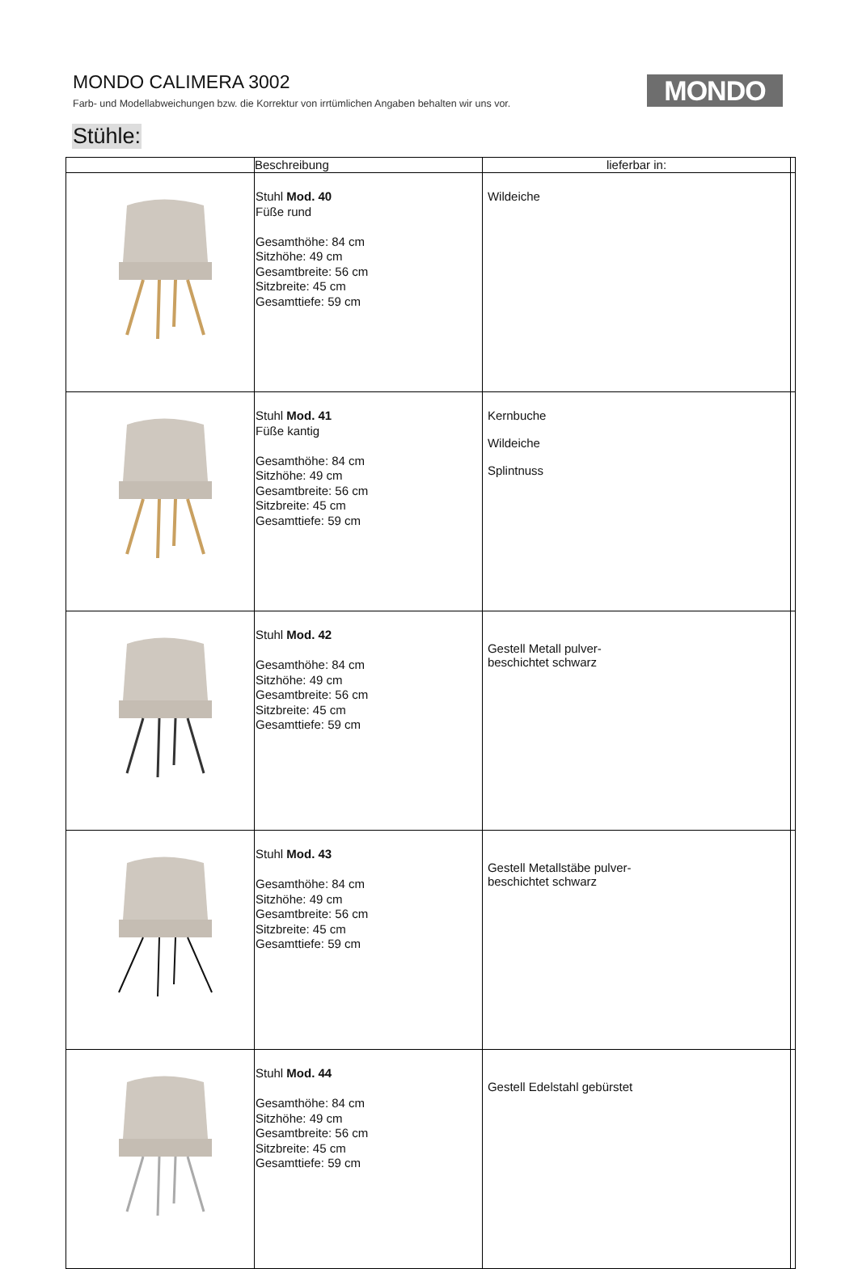MONDO CALIMERA 3002
Farb- und Modellabweichungen bzw. die Korrektur von irrtümlichen Angaben behalten wir uns vor.
MONDO
Stühle:
| | Beschreibung | lieferbar in: | |
| --- | --- | --- | --- |
| | Stuhl Mod. 40 Füße rund Gesamthöhe: 84 cm Sitzhöhe: 49 cm Gesamtbreite: 56 cm Sitzbreite: 45 cm Gesamttiefe: 59 cm | Wildeiche | |
| | Stuhl Mod. 41 Füße kantig Gesamthöhe: 84 cm Sitzhöhe: 49 cm Gesamtbreite: 56 cm Sitzbreite: 45 cm Gesamttiefe: 59 cm | Kernbuche Wildeiche Splintnuss | |
| | Stuhl Mod. 42 Gesamthöhe: 84 cm Sitzhöhe: 49 cm Gesamtbreite: 56 cm Sitzbreite: 45 cm Gesamttiefe: 59 cm | Gestell Metall pulver- beschichtet schwarz | |
| | Stuhl Mod. 43 Gesamthöhe: 84 cm Sitzhöhe: 49 cm Gesamtbreite: 56 cm Sitzbreite: 45 cm Gesamttiefe: 59 cm | Gestell Metallstäbe pulver- beschichtet schwarz | |
| | Stuhl Mod. 44 Gesamthöhe: 84 cm Sitzhöhe: 49 cm Gesamtbreite: 56 cm Sitzbreite: 45 cm Gesamttiefe: 59 cm | Gestell Edelstahl gebürstet | |